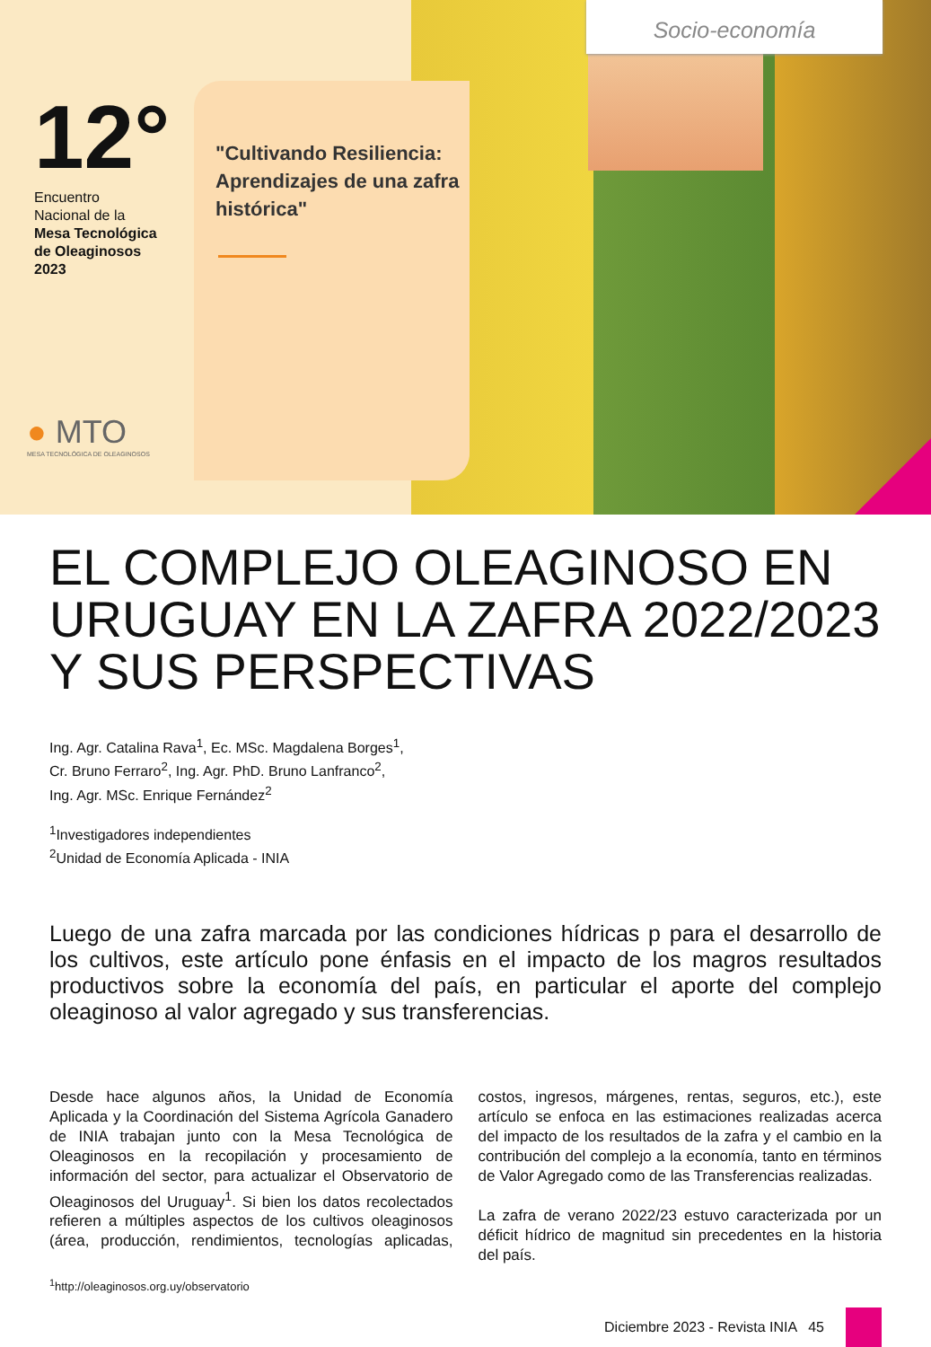Socio-economía
12°
Encuentro
Nacional de la
Mesa Tecnológica
de Oleaginosos
2023
"Cultivando Resiliencia: Aprendizajes de una zafra histórica"
● MTO
MESA TECNOLÓGICA DE OLEAGINOSOS
EL COMPLEJO OLEAGINOSO EN URUGUAY EN LA ZAFRA 2022/2023 Y SUS PERSPECTIVAS
Ing. Agr. Catalina Rava<sup>1</sup>, Ec. MSc. Magdalena Borges<sup>1</sup>,
Cr. Bruno Ferraro<sup>2</sup>, Ing. Agr. PhD. Bruno Lanfranco<sup>2</sup>,
Ing. Agr. MSc. Enrique Fernández<sup>2</sup>
<sup>1</sup> Investigadores independientes
<sup>2</sup> Unidad de Economía Aplicada - INIA
Luego de una zafra marcada por las condiciones hídricas p para el desarrollo de los cultivos, este artículo pone énfasis en el impacto de los magros resultados productivos sobre la economía del país, en particular el aporte del complejo oleaginoso al valor agregado y sus transferencias.
Desde hace algunos años, la Unidad de Economía Aplicada y la Coordinación del Sistema Agrícola Ganadero de INIA trabajan junto con la Mesa Tecnológica de Oleaginosos en la recopilación y procesamiento de información del sector, para actualizar el Observatorio de Oleaginosos del Uruguay<sup>1</sup>. Si bien los datos recolectados refieren a múltiples aspectos de los cultivos oleaginosos (área, producción, rendimientos, tecnologías aplicadas, costos, ingresos, márgenes, rentas, seguros, etc.), este artículo se enfoca en las estimaciones realizadas acerca del impacto de los resultados de la zafra y el cambio en la contribución del complejo a la economía, tanto en términos de Valor Agregado como de las Transferencias realizadas.
La zafra de verano 2022/23 estuvo caracterizada por un déficit hídrico de magnitud sin precedentes en la historia del país.
<sup>1</sup> http://oleaginosos.org.uy/observatorio
Diciembre 2023 - Revista INIA 45